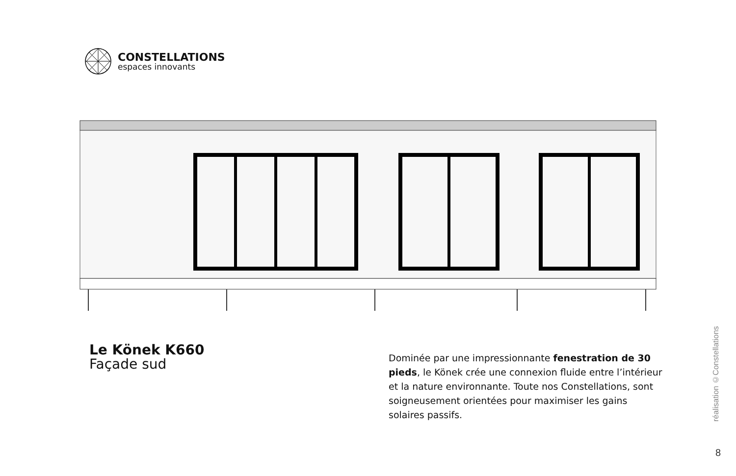CONSTELLATIONS
espaces innovants
Le Könek K660
Façade sud
Dominée par une impressionnante fenestration de 30 pieds, le Könek crée une connexion fluide entre l’intérieur et la nature environnante. Toute nos Constellations, sont soigneusement orientées pour maximiser les gains solaires passifs.
réalisation ©Constellations
8